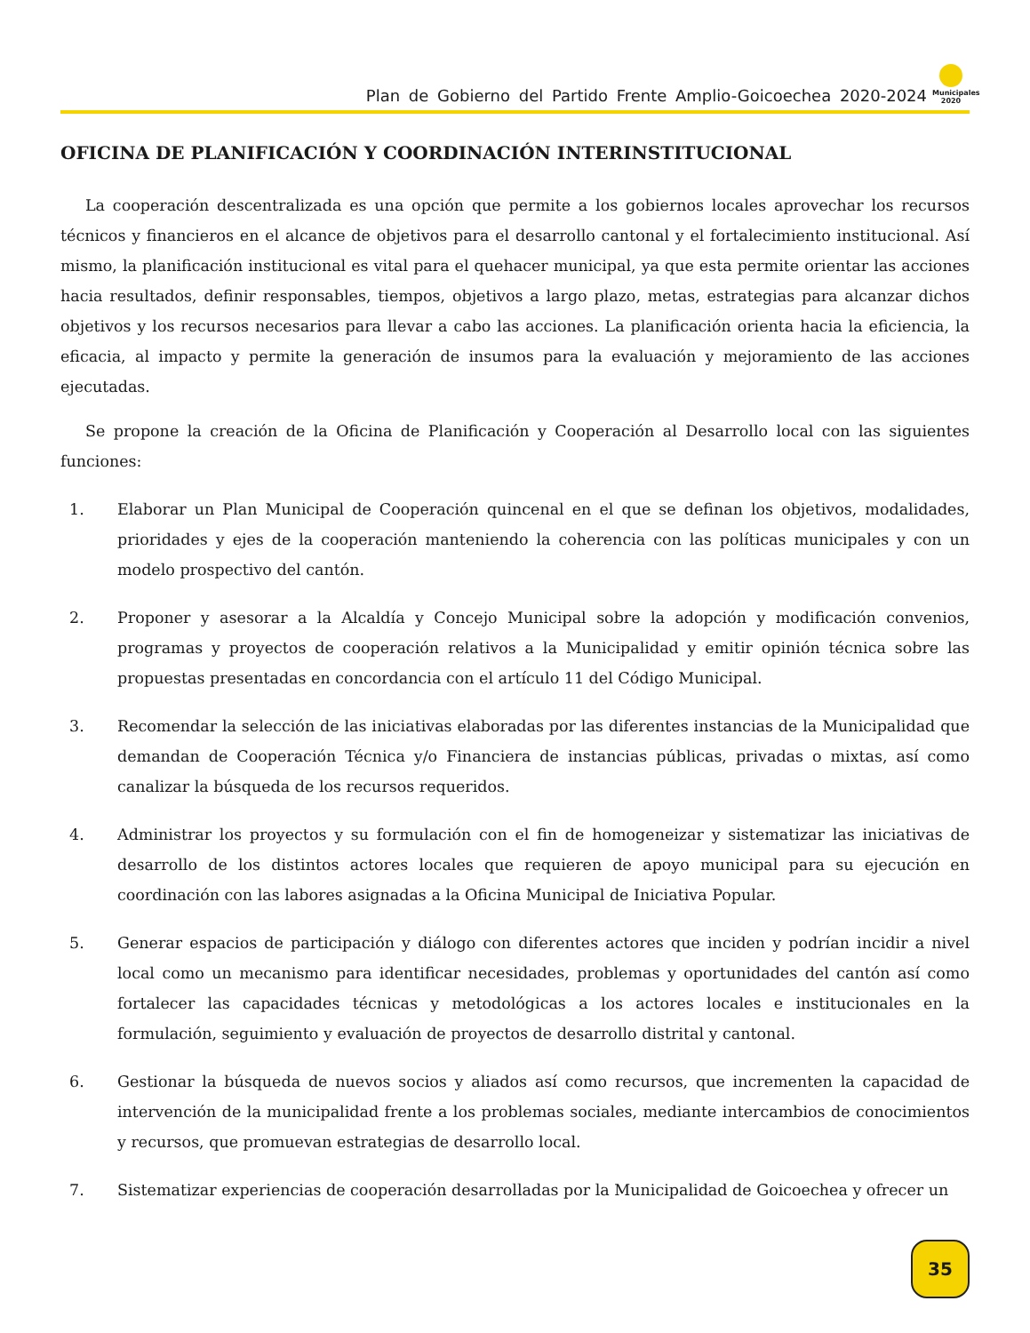Plan de Gobierno del Partido Frente Amplio-Goicoechea 2020-2024
Municipales 2020
OFICINA DE PLANIFICACIÓN Y COORDINACIÓN INTERINSTITUCIONAL
La cooperación descentralizada es una opción que permite a los gobiernos locales aprovechar los recursos técnicos y financieros en el alcance de objetivos para el desarrollo cantonal y el fortalecimiento institucional. Así mismo, la planificación institucional es vital para el quehacer municipal, ya que esta permite orientar las acciones hacia resultados, definir responsables, tiempos, objetivos a largo plazo, metas, estrategias para alcanzar dichos objetivos y los recursos necesarios para llevar a cabo las acciones. La planificación orienta hacia la eficiencia, la eficacia, al impacto y permite la generación de insumos para la evaluación y mejoramiento de las acciones ejecutadas.
Se propone la creación de la Oficina de Planificación y Cooperación al Desarrollo local con las siguientes funciones:
1. Elaborar un Plan Municipal de Cooperación quincenal en el que se definan los objetivos, modalidades, prioridades y ejes de la cooperación manteniendo la coherencia con las políticas municipales y con un modelo prospectivo del cantón.
2. Proponer y asesorar a la Alcaldía y Concejo Municipal sobre la adopción y modificación convenios, programas y proyectos de cooperación relativos a la Municipalidad y emitir opinión técnica sobre las propuestas presentadas en concordancia con el artículo 11 del Código Municipal.
3. Recomendar la selección de las iniciativas elaboradas por las diferentes instancias de la Municipalidad que demandan de Cooperación Técnica y/o Financiera de instancias públicas, privadas o mixtas, así como canalizar la búsqueda de los recursos requeridos.
4. Administrar los proyectos y su formulación con el fin de homogeneizar y sistematizar las iniciativas de desarrollo de los distintos actores locales que requieren de apoyo municipal para su ejecución en coordinación con las labores asignadas a la Oficina Municipal de Iniciativa Popular.
5. Generar espacios de participación y diálogo con diferentes actores que inciden y podrían incidir a nivel local como un mecanismo para identificar necesidades, problemas y oportunidades del cantón así como fortalecer las capacidades técnicas y metodológicas a los actores locales e institucionales en la formulación, seguimiento y evaluación de proyectos de desarrollo distrital y cantonal.
6. Gestionar la búsqueda de nuevos socios y aliados así como recursos, que incrementen la capacidad de intervención de la municipalidad frente a los problemas sociales, mediante intercambios de conocimientos y recursos, que promuevan estrategias de desarrollo local.
7. Sistematizar experiencias de cooperación desarrolladas por la Municipalidad de Goicoechea y ofrecer un
35